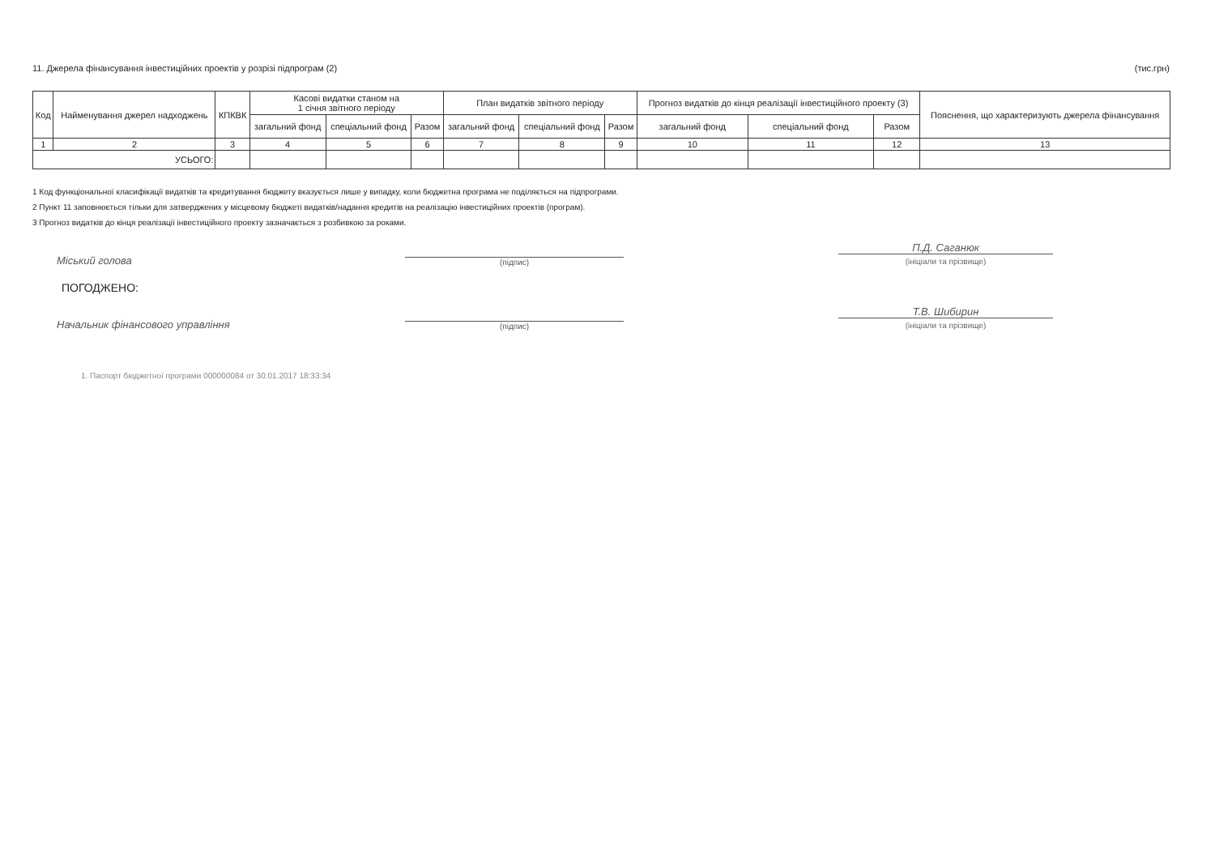11. Джерела фінансування інвестиційних проектів у розрізі підпрограм (2) (тис.грн)
| Код | Найменування джерел надходжень | КПКВК | Касові видатки станом на 1 січня звітного періоду | | | План видатків звітного періоду | | | Прогноз видатків до кінця реалізації інвестиційного проекту (3) | | | Пояснення, що характеризують джерела фінансування |
| --- | --- | --- | --- | --- | --- | --- | --- | --- | --- | --- | --- | --- |
| | | | загальний фонд | спеціальний фонд | Разом | загальний фонд | спеціальний фонд | Разом | загальний фонд | спеціальний фонд | Разом | |
| 1 | 2 | 3 | 4 | 5 | 6 | 7 | 8 | 9 | 10 | 11 | 12 | 13 |
| УСЬОГО: | | | | | | | | | | | | |
1 Код функціональної класифікації видатків та кредитування бюджету вказується лише у випадку, коли бюджетна програма не поділяється на підпрограми.
2 Пункт 11 заповнюється тільки для затверджених у місцевому бюджеті видатків/надання кредитів на реалізацію інвестиційних проектів (програм).
3 Прогноз видатків до кінця реалізації інвестиційного проекту зазначається з розбивкою за роками.
Міський голова
(підпис)
П.Д. Саганюк
(ініціали та прізвище)
ПОГОДЖЕНО:
Начальник фінансового управління
(підпис)
Т.В. Шибирин
(ініціали та прізвище)
1. Паспорт бюджетної програми 000000084 от 30.01.2017 18:33:34